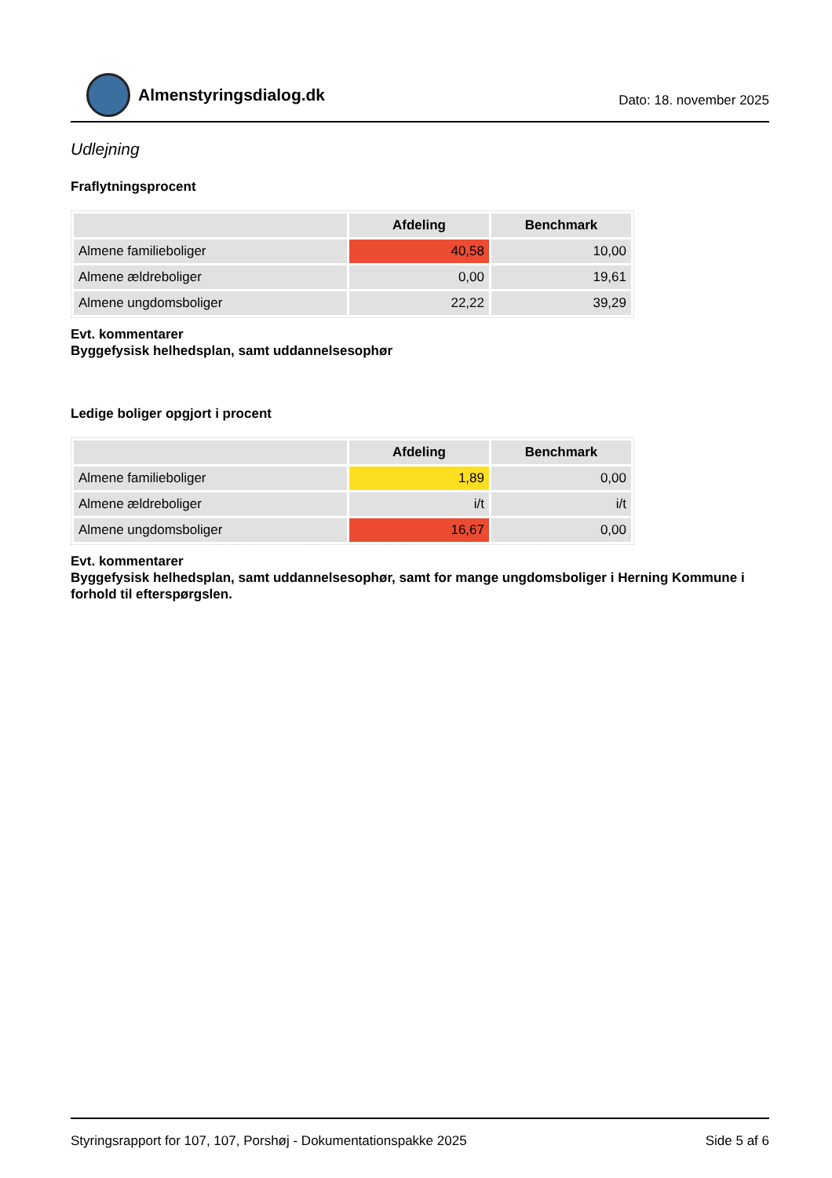Almenstyringsdialog.dk
Dato: 18. november 2025
Udlejning
Fraflytningsprocent
| | Afdeling | Benchmark |
| --- | --- | --- |
| Almene familieboliger | 40,58 | 10,00 |
| Almene ældreboliger | 0,00 | 19,61 |
| Almene ungdomsboliger | 22,22 | 39,29 |
Evt. kommentarer
Byggefysisk helhedsplan, samt uddannelsesophør
Ledige boliger opgjort i procent
| | Afdeling | Benchmark |
| --- | --- | --- |
| Almene familieboliger | 1,89 | 0,00 |
| Almene ældreboliger | i/t | i/t |
| Almene ungdomsboliger | 16,67 | 0,00 |
Evt. kommentarer
Byggefysisk helhedsplan, samt uddannelsesophør, samt for mange ungdomsboliger i Herning Kommune i forhold til efterspørgslen.
Styringsrapport for 107, 107, Porshøj - Dokumentationspakke 2025 Side 5 af 6